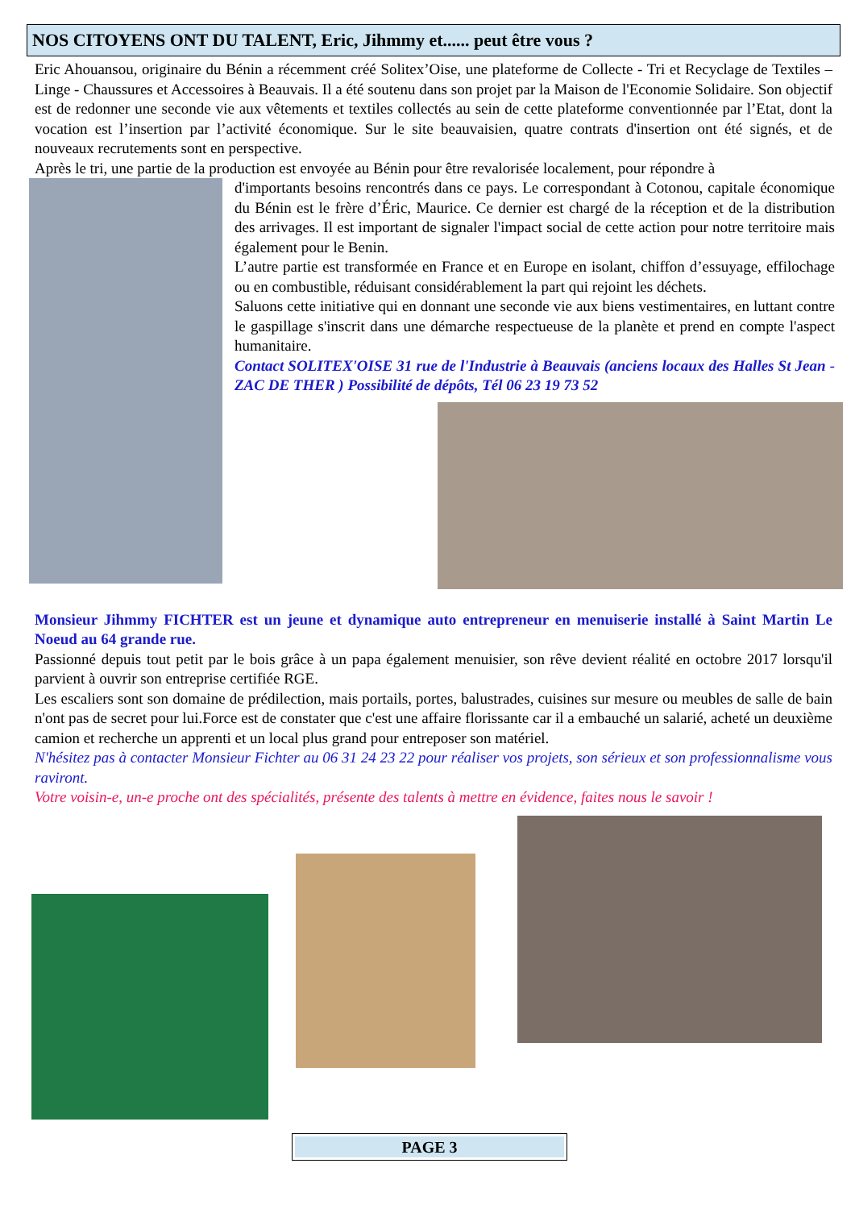NOS CITOYENS ONT DU TALENT, Eric, Jihmmy et...... peut être vous ?
Eric Ahouansou, originaire du Bénin a récemment créé Solitex’Oise, une plateforme de Collecte - Tri et Recyclage de Textiles – Linge - Chaussures et Accessoires à Beauvais. Il a été soutenu dans son projet par la Maison de l'Economie Solidaire. Son objectif est de redonner une seconde vie aux vêtements et textiles collectés au sein de cette plateforme conventionnée par l’Etat, dont la vocation est l’insertion par l’activité économique. Sur le site beauvaisien, quatre contrats d'insertion ont été signés, et de nouveaux recrutements sont en perspective.
Après le tri, une partie de la production est envoyée au Bénin pour être revalorisée localement, pour répondre à
d'importants besoins rencontrés dans ce pays. Le correspondant à Cotonou, capitale économique du Bénin est le frère d’Éric, Maurice. Ce dernier est chargé de la réception et de la distribution des arrivages. Il est important de signaler l'impact social de cette action pour notre territoire mais également pour le Benin.
L’autre partie est transformée en France et en Europe en isolant, chiffon d’essuyage, effilochage ou en combustible, réduisant considérablement la part qui rejoint les déchets.
Saluons cette initiative qui en donnant une seconde vie aux biens vestimentaires, en luttant contre le gaspillage s'inscrit dans une démarche respectueuse de la planète et prend en compte l'aspect humanitaire.
Contact SOLITEX'OISE 31 rue de l'Industrie à Beauvais (anciens locaux des Halles St Jean - ZAC DE THER ) Possibilité de dépôts, Tél 06 23 19 73 52
Monsieur Jihmmy FICHTER est un jeune et dynamique auto entrepreneur en menuiserie installé à Saint Martin Le Noeud au 64 grande rue.
Passionné depuis tout petit par le bois grâce à un papa également menuisier, son rêve devient réalité en octobre 2017 lorsqu'il parvient à ouvrir son entreprise certifiée RGE.
Les escaliers sont son domaine de prédilection, mais portails, portes, balustrades, cuisines sur mesure ou meubles de salle de bain n'ont pas de secret pour lui.Force est de constater que c'est une affaire florissante car il a embauché un salarié, acheté un deuxième camion et recherche un apprenti et un local plus grand pour entreposer son matériel.
N'hésitez pas à contacter Monsieur Fichter au 06 31 24 23 22 pour réaliser vos projets, son sérieux et son professionnalisme vous raviront.
Votre voisin-e, un-e proche ont des spécialités, présente des talents à mettre en évidence, faites nous le savoir !
PAGE 3